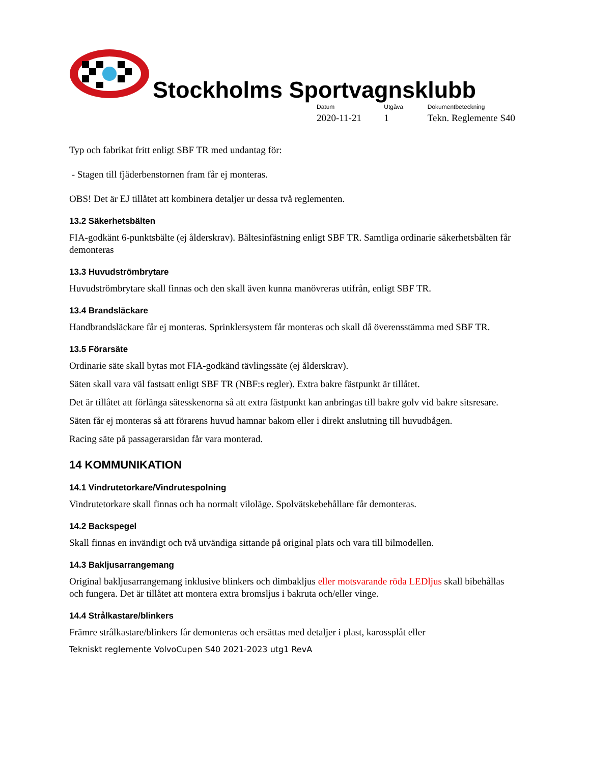Stockholms Sportvagnsklubb
Datum
2020-11-21
Utgåva
1
Dokumentbeteckning
Tekn. Reglemente S40
Typ och fabrikat fritt enligt SBF TR med undantag för:
- Stagen till fjäderbenstornen fram får ej monteras.
OBS! Det är EJ tillåtet att kombinera detaljer ur dessa två reglementen.
13.2 Säkerhetsbälten
FIA-godkänt 6-punktsbälte (ej ålderskrav). Bältesinfästning enligt SBF TR. Samtliga ordinarie säkerhetsbälten får demonteras
13.3 Huvudströmbrytare
Huvudströmbrytare skall finnas och den skall även kunna manövreras utifrån, enligt SBF TR.
13.4 Brandsläckare
Handbrandsläckare får ej monteras. Sprinklersystem får monteras och skall då överensstämma med SBF TR.
13.5 Förarsäte
Ordinarie säte skall bytas mot FIA-godkänd tävlingssäte (ej ålderskrav).
Säten skall vara väl fastsatt enligt SBF TR (NBF:s regler). Extra bakre fästpunkt är tillåtet.
Det är tillåtet att förlänga sätesskenorna så att extra fästpunkt kan anbringas till bakre golv vid bakre sitsresare.
Säten får ej monteras så att förarens huvud hamnar bakom eller i direkt anslutning till huvudbågen.
Racing säte på passagerarsidan får vara monterad.
14 KOMMUNIKATION
14.1 Vindrutetorkare/Vindrutespolning
Vindrutetorkare skall finnas och ha normalt viloläge. Spolvätskebehållare får demonteras.
14.2 Backspegel
Skall finnas en invändigt och två utvändiga sittande på original plats och vara till bilmodellen.
14.3 Bakljusarrangemang
Original bakljusarrangemang inklusive blinkers och dimbakljus eller motsvarande röda LEDljus skall bibehållas och fungera. Det är tillåtet att montera extra bromsljus i bakruta och/eller vinge.
14.4 Strålkastare/blinkers
Främre strålkastare/blinkers får demonteras och ersättas med detaljer i plast, karossplåt eller
Tekniskt reglemente VolvoCupen S40 2021-2023 utg1 RevA